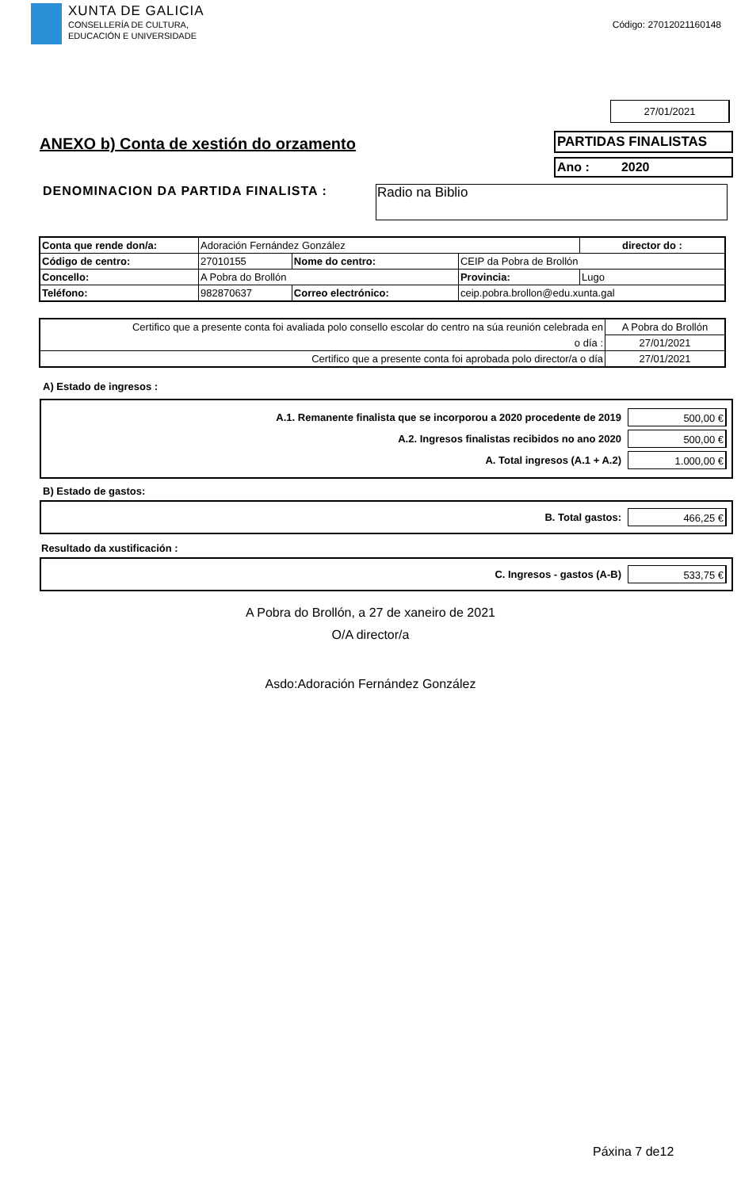XUNTA DE GALICIA
CONSELLERÍA DE CULTURA,
EDUCACIÓN E UNIVERSIDADE
Código: 27012021160148
27/01/2021
ANEXO b) Conta de xestión do orzamento
PARTIDAS FINALISTAS
Ano : 2020
DENOMINACION DA PARTIDA FINALISTA :
Radio na Biblio
| Conta que rende don/a: | Adoración Fernández González | | | | director do : |
| Código de centro: | 27010155 | Nome do centro: | | CEIP da Pobra de Brollón | |
| Concello: | A Pobra do Brollón | | | Provincia: | Lugo |
| Teléfono: | 982870637 | | Correo electrónico: | ceip.pobra.brollon@edu.xunta.gal | |
| Certifico que a presente conta foi avaliada polo consello escolar do centro na súa reunión celebrada en | A Pobra do Brollón |
| o día : | 27/01/2021 |
| Certifico que a presente conta foi aprobada polo director/a o día | 27/01/2021 |
A) Estado de ingresos :
A.1. Remanente finalista que se incorporou a 2020 procedente de 2019
500,00 €
A.2. Ingresos finalistas recibidos no ano 2020
500,00 €
A. Total ingresos (A.1 + A.2)
1.000,00 €
B) Estado de gastos:
B. Total gastos:
466,25 €
Resultado da xustificación :
C. Ingresos - gastos (A-B)
533,75 €
A Pobra do Brollón, a 27 de xaneiro de 2021
O/A director/a
Asdo:Adoración Fernández González
Páxina 7 de12